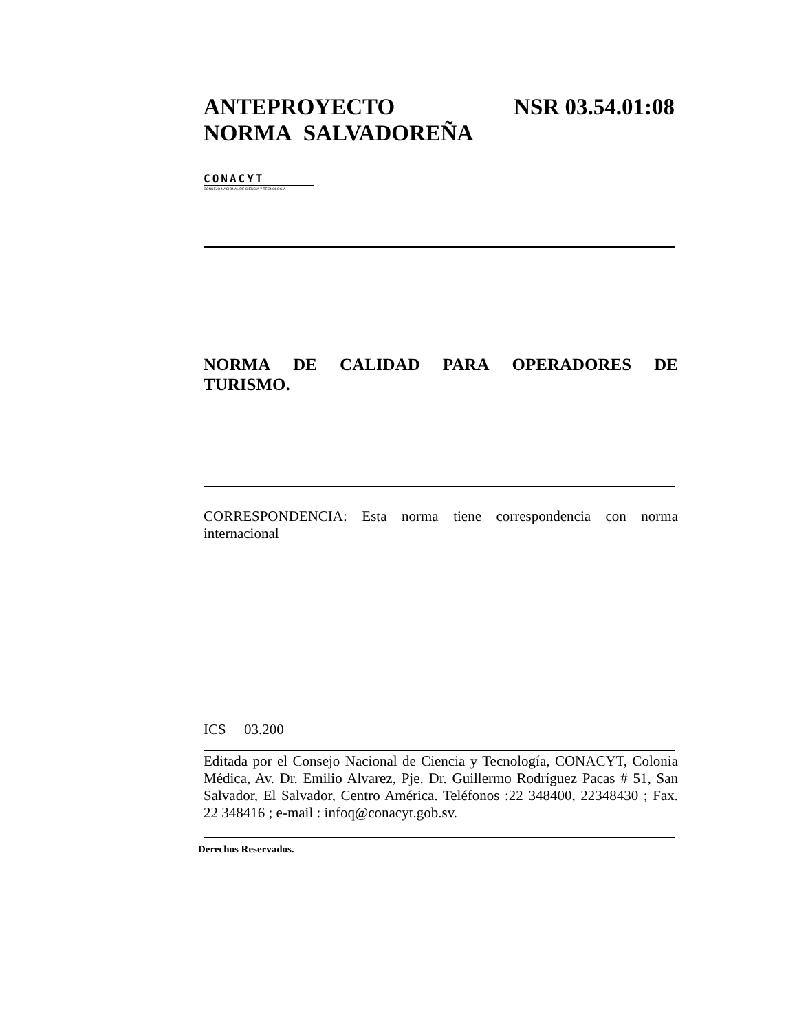ANTEPROYECTO NSR 03.54.01:08
NORMA SALVADOREÑA
CONACYT
CONSEJO NACIONAL DE CIENCIA Y TECNOLOGIA
NORMA DE CALIDAD PARA OPERADORES DE TURISMO.
CORRESPONDENCIA: Esta norma tiene correspondencia con norma internacional
ICS 03.200
Editada por el Consejo Nacional de Ciencia y Tecnología, CONACYT, Colonia Médica, Av. Dr. Emilio Alvarez, Pje. Dr. Guillermo Rodríguez Pacas # 51, San Salvador, El Salvador, Centro América. Teléfonos :22 348400, 22348430 ; Fax. 22 348416 ; e-mail : infoq@conacyt.gob.sv.
Derechos Reservados.